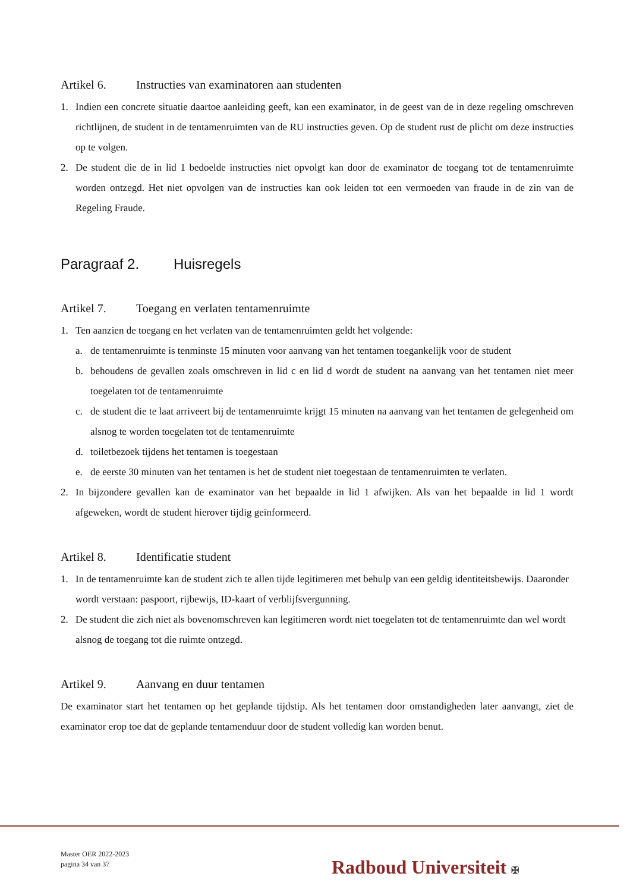Artikel 6. Instructies van examinatoren aan studenten
1. Indien een concrete situatie daartoe aanleiding geeft, kan een examinator, in de geest van de in deze regeling omschreven richtlijnen, de student in de tentamenruimten van de RU instructies geven. Op de student rust de plicht om deze instructies op te volgen.
2. De student die de in lid 1 bedoelde instructies niet opvolgt kan door de examinator de toegang tot de tentamenruimte worden ontzegd. Het niet opvolgen van de instructies kan ook leiden tot een vermoeden van fraude in de zin van de Regeling Fraude.
Paragraaf 2. Huisregels
Artikel 7. Toegang en verlaten tentamenruimte
1. Ten aanzien de toegang en het verlaten van de tentamenruimten geldt het volgende:
a. de tentamenruimte is tenminste 15 minuten voor aanvang van het tentamen toegankelijk voor de student
b. behoudens de gevallen zoals omschreven in lid c en lid d wordt de student na aanvang van het tentamen niet meer toegelaten tot de tentamenruimte
c. de student die te laat arriveert bij de tentamenruimte krijgt 15 minuten na aanvang van het tentamen de gelegenheid om alsnog te worden toegelaten tot de tentamenruimte
d. toiletbezoek tijdens het tentamen is toegestaan
e. de eerste 30 minuten van het tentamen is het de student niet toegestaan de tentamenruimten te verlaten.
2. In bijzondere gevallen kan de examinator van het bepaalde in lid 1 afwijken. Als van het bepaalde in lid 1 wordt afgeweken, wordt de student hierover tijdig geïnformeerd.
Artikel 8. Identificatie student
1. In de tentamenruimte kan de student zich te allen tijde legitimeren met behulp van een geldig identiteitsbewijs. Daaronder wordt verstaan: paspoort, rijbewijs, ID-kaart of verblijfsvergunning.
2. De student die zich niet als bovenomschreven kan legitimeren wordt niet toegelaten tot de tentamenruimte dan wel wordt alsnog de toegang tot die ruimte ontzegd.
Artikel 9. Aanvang en duur tentamen
De examinator start het tentamen op het geplande tijdstip. Als het tentamen door omstandigheden later aanvangt, ziet de examinator erop toe dat de geplande tentamenduur door de student volledig kan worden benut.
Master OER 2022-2023
pagina 34 van 37
Radboud Universiteit ✠